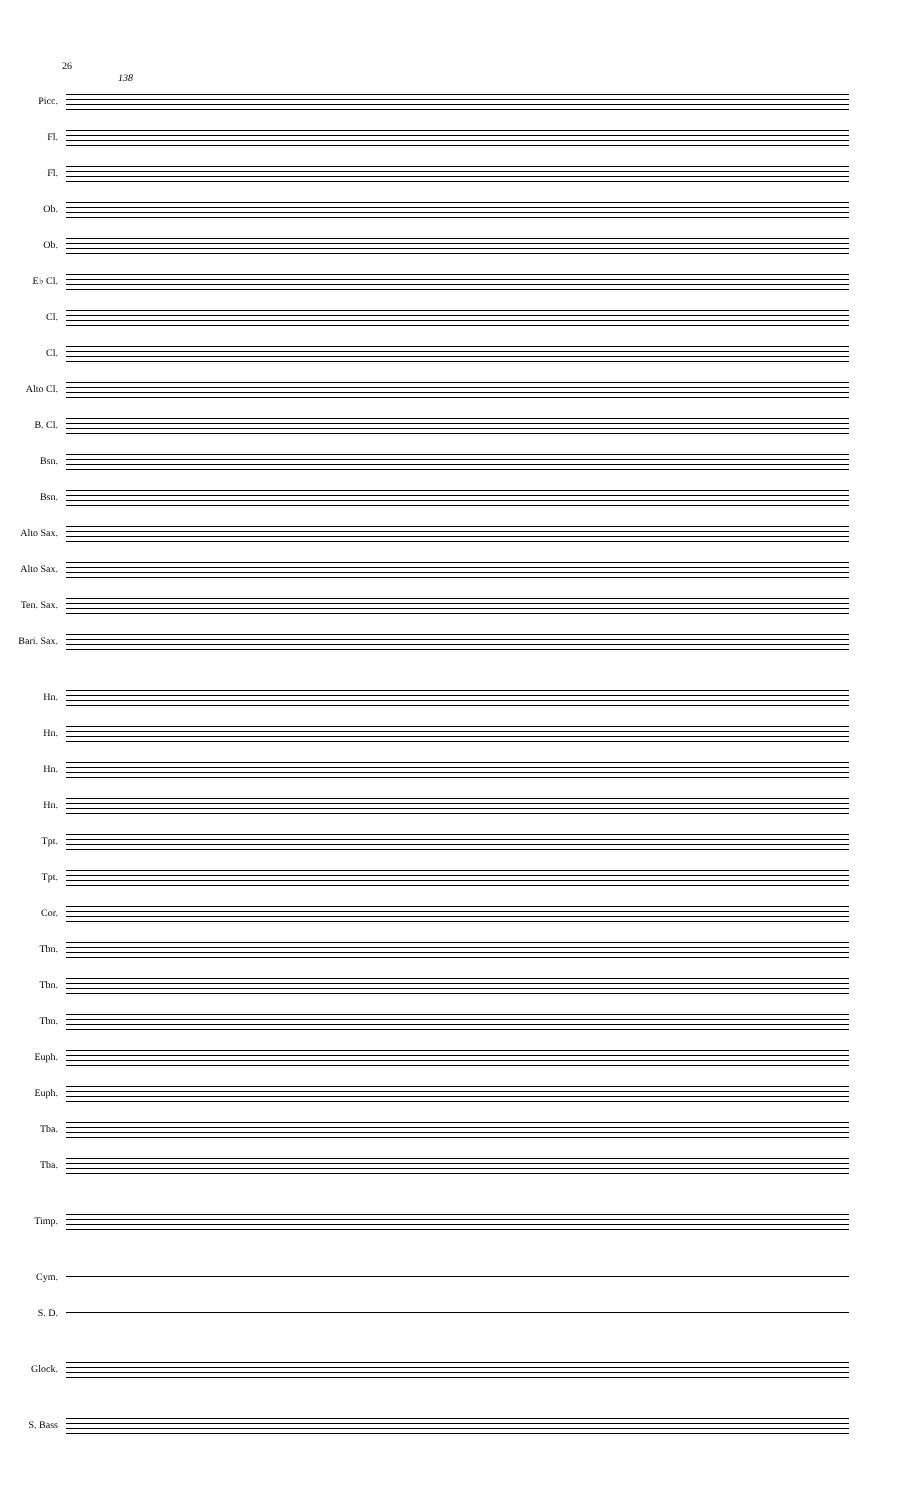26
138
Picc.
Fl.
Fl.
Ob.
Ob.
E♭ Cl.
Cl.
Cl.
Alto Cl.
B. Cl.
Bsn.
Bsn.
Alto Sax.
Alto Sax.
Ten. Sax.
Bari. Sax.
Hn.
Hn.
Hn.
Hn.
Tpt.
Tpt.
Cor.
Tbn.
Tbn.
Tbn.
Euph.
Euph.
Tba.
Tba.
Timp.
Cym.
S. D.
Glock.
S. Bass